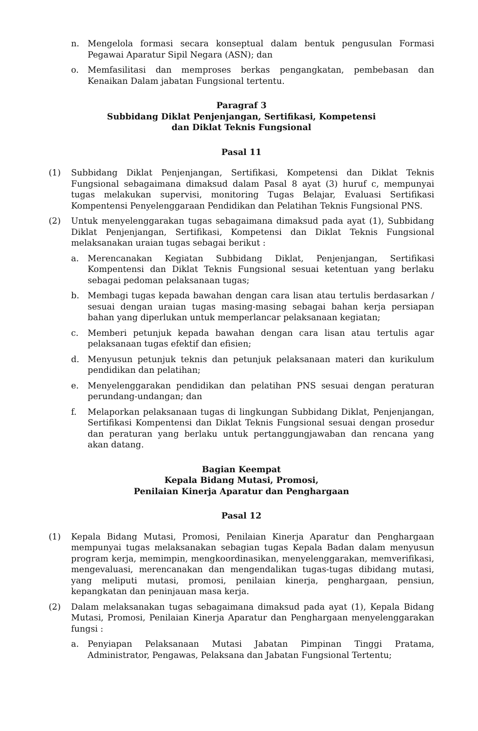n. Mengelola formasi secara konseptual dalam bentuk pengusulan Formasi Pegawai Aparatur Sipil Negara (ASN); dan
o. Memfasilitasi dan memproses berkas pengangkatan, pembebasan dan Kenaikan Dalam jabatan Fungsional tertentu.
Paragraf 3
Subbidang Diklat Penjenjangan, Sertifikasi, Kompetensi
dan Diklat Teknis Fungsional
Pasal 11
(1) Subbidang Diklat Penjenjangan, Sertifikasi, Kompetensi dan Diklat Teknis Fungsional sebagaimana dimaksud dalam Pasal 8 ayat (3) huruf c, mempunyai tugas melakukan supervisi, monitoring Tugas Belajar, Evaluasi Sertifikasi Kompentensi Penyelenggaraan Pendidikan dan Pelatihan Teknis Fungsional PNS.
(2) Untuk menyelenggarakan tugas sebagaimana dimaksud pada ayat (1), Subbidang Diklat Penjenjangan, Sertifikasi, Kompetensi dan Diklat Teknis Fungsional melaksanakan uraian tugas sebagai berikut :
a. Merencanakan Kegiatan Subbidang Diklat, Penjenjangan, Sertifikasi Kompentensi dan Diklat Teknis Fungsional sesuai ketentuan yang berlaku sebagai pedoman pelaksanaan tugas;
b. Membagi tugas kepada bawahan dengan cara lisan atau tertulis berdasarkan / sesuai dengan uraian tugas masing-masing sebagai bahan kerja persiapan bahan yang diperlukan untuk memperlancar pelaksanaan kegiatan;
c. Memberi petunjuk kepada bawahan dengan cara lisan atau tertulis agar pelaksanaan tugas efektif dan efisien;
d. Menyusun petunjuk teknis dan petunjuk pelaksanaan materi dan kurikulum pendidikan dan pelatihan;
e. Menyelenggarakan pendidikan dan pelatihan PNS sesuai dengan peraturan perundang-undangan; dan
f. Melaporkan pelaksanaan tugas di lingkungan Subbidang Diklat, Penjenjangan, Sertifikasi Kompentensi dan Diklat Teknis Fungsional sesuai dengan prosedur dan peraturan yang berlaku untuk pertanggungjawaban dan rencana yang akan datang.
Bagian Keempat
Kepala Bidang Mutasi, Promosi,
Penilaian Kinerja Aparatur dan Penghargaan
Pasal 12
(1) Kepala Bidang Mutasi, Promosi, Penilaian Kinerja Aparatur dan Penghargaan mempunyai tugas melaksanakan sebagian tugas Kepala Badan dalam menyusun program kerja, memimpin, mengkoordinasikan, menyelenggarakan, memverifikasi, mengevaluasi, merencanakan dan mengendalikan tugas-tugas dibidang mutasi, yang meliputi mutasi, promosi, penilaian kinerja, penghargaan, pensiun, kepangkatan dan peninjauan masa kerja.
(2) Dalam melaksanakan tugas sebagaimana dimaksud pada ayat (1), Kepala Bidang Mutasi, Promosi, Penilaian Kinerja Aparatur dan Penghargaan menyelenggarakan fungsi :
a. Penyiapan Pelaksanaan Mutasi Jabatan Pimpinan Tinggi Pratama, Administrator, Pengawas, Pelaksana dan Jabatan Fungsional Tertentu;